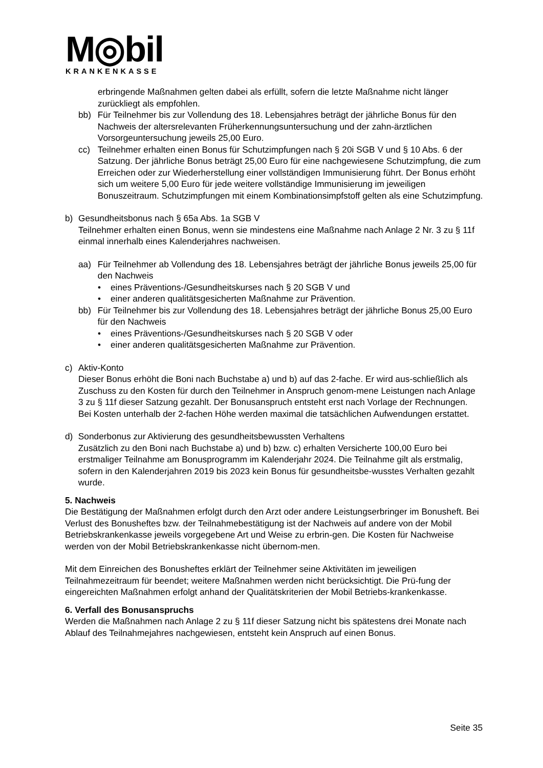M◎bil
KRANKENKASSE
erbringende Maßnahmen gelten dabei als erfüllt, sofern die letzte Maßnahme nicht länger zurückliegt als empfohlen.
bb) Für Teilnehmer bis zur Vollendung des 18. Lebensjahres beträgt der jährliche Bonus für den Nachweis der altersrelevanten Früherkennungsuntersuchung und der zahn-ärztlichen Vorsorgeuntersuchung jeweils 25,00 Euro.
cc) Teilnehmer erhalten einen Bonus für Schutzimpfungen nach § 20i SGB V und § 10 Abs. 6 der Satzung. Der jährliche Bonus beträgt 25,00 Euro für eine nachgewiesene Schutzimpfung, die zum Erreichen oder zur Wiederherstellung einer vollständigen Immunisierung führt. Der Bonus erhöht sich um weitere 5,00 Euro für jede weitere vollständige Immunisierung im jeweiligen Bonuszeitraum. Schutzimpfungen mit einem Kombinationsimpfstoff gelten als eine Schutzimpfung.
b) Gesundheitsbonus nach § 65a Abs. 1a SGB V
Teilnehmer erhalten einen Bonus, wenn sie mindestens eine Maßnahme nach Anlage 2 Nr. 3 zu § 11f einmal innerhalb eines Kalenderjahres nachweisen.
aa) Für Teilnehmer ab Vollendung des 18. Lebensjahres beträgt der jährliche Bonus jeweils 25,00 für den Nachweis
• eines Präventions-/Gesundheitskurses nach § 20 SGB V und
• einer anderen qualitätsgesicherten Maßnahme zur Prävention.
bb) Für Teilnehmer bis zur Vollendung des 18. Lebensjahres beträgt der jährliche Bonus 25,00 Euro für den Nachweis
• eines Präventions-/Gesundheitskurses nach § 20 SGB V oder
• einer anderen qualitätsgesicherten Maßnahme zur Prävention.
c) Aktiv-Konto
Dieser Bonus erhöht die Boni nach Buchstabe a) und b) auf das 2-fache. Er wird aus-schließlich als Zuschuss zu den Kosten für durch den Teilnehmer in Anspruch genom-mene Leistungen nach Anlage 3 zu § 11f dieser Satzung gezahlt. Der Bonusanspruch entsteht erst nach Vorlage der Rechnungen. Bei Kosten unterhalb der 2-fachen Höhe werden maximal die tatsächlichen Aufwendungen erstattet.
d) Sonderbonus zur Aktivierung des gesundheitsbewussten Verhaltens
Zusätzlich zu den Boni nach Buchstabe a) und b) bzw. c) erhalten Versicherte 100,00 Euro bei erstmaliger Teilnahme am Bonusprogramm im Kalenderjahr 2024. Die Teilnahme gilt als erstmalig, sofern in den Kalenderjahren 2019 bis 2023 kein Bonus für gesundheitsbe-wusstes Verhalten gezahlt wurde.
5. Nachweis
Die Bestätigung der Maßnahmen erfolgt durch den Arzt oder andere Leistungserbringer im Bonusheft. Bei Verlust des Bonusheftes bzw. der Teilnahmebestätigung ist der Nachweis auf andere von der Mobil Betriebskrankenkasse jeweils vorgegebene Art und Weise zu erbrin-gen. Die Kosten für Nachweise werden von der Mobil Betriebskrankenkasse nicht übernom-men.
Mit dem Einreichen des Bonusheftes erklärt der Teilnehmer seine Aktivitäten im jeweiligen Teilnahmezeitraum für beendet; weitere Maßnahmen werden nicht berücksichtigt. Die Prü-fung der eingereichten Maßnahmen erfolgt anhand der Qualitätskriterien der Mobil Betriebs-krankenkasse.
6. Verfall des Bonusanspruchs
Werden die Maßnahmen nach Anlage 2 zu § 11f dieser Satzung nicht bis spätestens drei Monate nach Ablauf des Teilnahmejahres nachgewiesen, entsteht kein Anspruch auf einen Bonus.
Seite 35